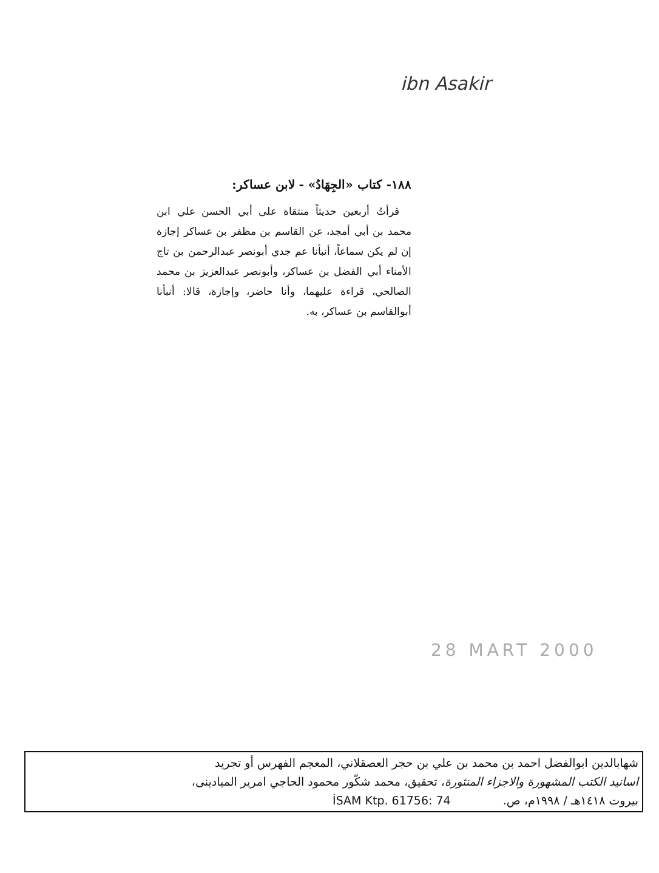ibn Asakir
١٨٨- كتاب «الجِهَادُ» - لابن عساكر:
قرأتُ أربعين حديثاً منتقاة على أبي الحسن علي ابن محمد بن أبي أمجد، عن القاسم بن مظفر بن عساكر إجازة إن لم يكن سماعاً، أنبأنا عم جدي أبونصر عبدالرحمن بن تاج الأمناء أبي الفضل بن عساكر، وأبونصر عبدالعزيز بن محمد الصالحي، قراءة عليهما، وأنا حاضر، وإجازة، قالا: أنبأنا أبوالقاسم بن عساكر، به.
28 MART 2000
شهابالدين ابوالفضل احمد بن محمد بن علي بن حجر العصقلاني، المعجم الفهرس أو تجريد
اسانيد الكتب المشهورة والاجزاء المنثورة، تحقيق، محمد شكّور محمود الحاجي امرير الميادينى،
بيروت ١٤١٨هـ / ١٩٩٨م، ص. İSAM Ktp. 61756: 74